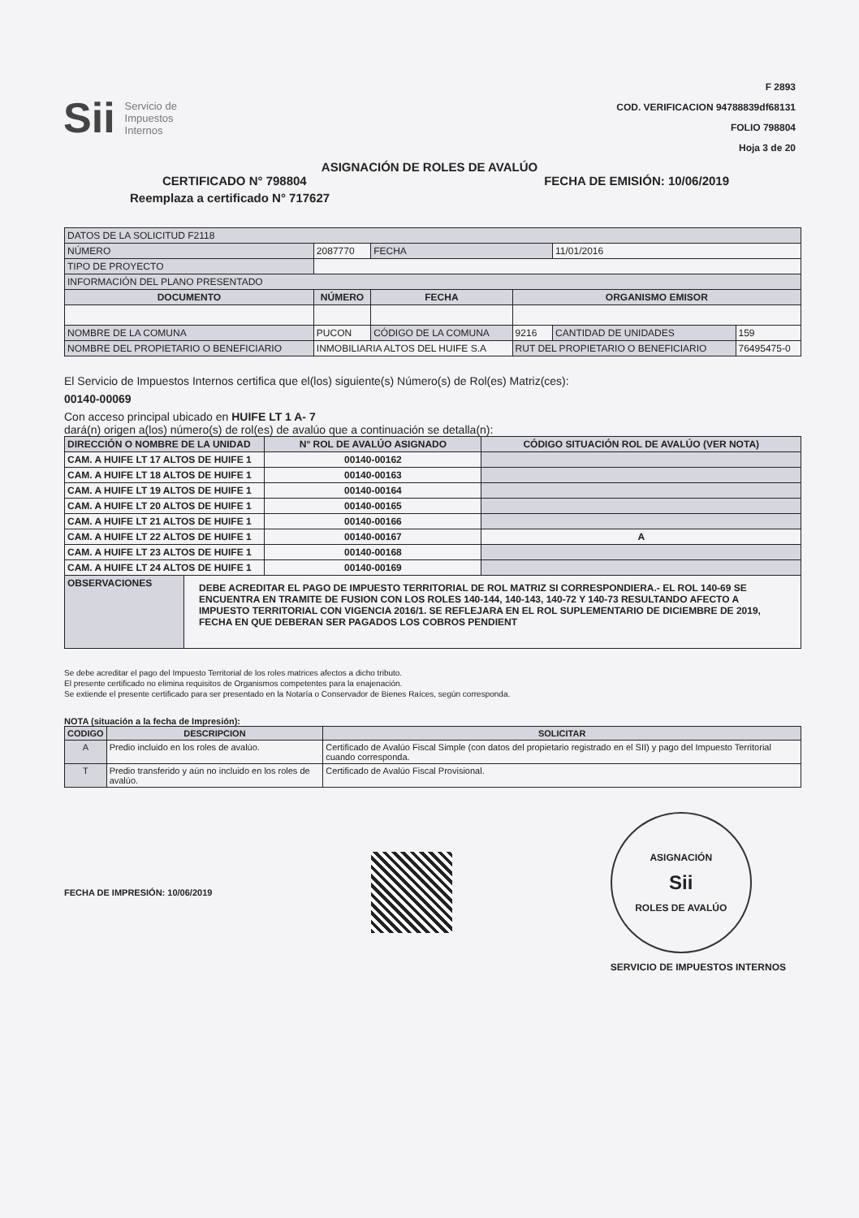Sii
Servicio de
Impuestos
Internos
F 2893
COD. VERIFICACION 94788839df68131
FOLIO 798804
Hoja 3 de 20
ASIGNACIÓN DE ROLES DE AVALÚO
CERTIFICADO N° 798804 FECHA DE EMISIÓN: 10/06/2019
Reemplaza a certificado N° 717627
| DATOS DE LA SOLICITUD F2118 | | | | | | |
| NÚMERO | | 2087770 | FECHA | | 11/01/2016 | |
| TIPO DE PROYECTO | | | | | | |
| INFORMACIÓN DEL PLANO PRESENTADO | | | | | | |
| DOCUMENTO | | NÚMERO | FECHA | ORGANISMO EMISOR | | |
| NOMBRE DE LA COMUNA | PUCON | | CÓDIGO DE LA COMUNA | 9216 | CANTIDAD DE UNIDADES | 159 |
| NOMBRE DEL PROPIETARIO O BENEFICIARIO | | INMOBILIARIA ALTOS DEL HUIFE S.A | | RUT DEL PROPIETARIO O BENEFICIARIO | | 76495475-0 |
El Servicio de Impuestos Internos certifica que el(los) siguiente(s) Número(s) de Rol(es) Matriz(ces):
00140-00069
Con acceso principal ubicado en HUIFE LT 1 A- 7
dará(n) origen a(los) número(s) de rol(es) de avalúo que a continuación se detalla(n):
| DIRECCIÓN O NOMBRE DE LA UNIDAD | | N° ROL DE AVALÚO ASIGNADO | CÓDIGO SITUACIÓN ROL DE AVALÚO (VER NOTA) |
| --- | --- | --- | --- |
| CAM. A HUIFE LT 17 ALTOS DE HUIFE 1 | | 00140-00162 | |
| CAM. A HUIFE LT 18 ALTOS DE HUIFE 1 | | 00140-00163 | |
| CAM. A HUIFE LT 19 ALTOS DE HUIFE 1 | | 00140-00164 | |
| CAM. A HUIFE LT 20 ALTOS DE HUIFE 1 | | 00140-00165 | |
| CAM. A HUIFE LT 21 ALTOS DE HUIFE 1 | | 00140-00166 | |
| CAM. A HUIFE LT 22 ALTOS DE HUIFE 1 | | 00140-00167 | A |
| CAM. A HUIFE LT 23 ALTOS DE HUIFE 1 | | 00140-00168 | |
| CAM. A HUIFE LT 24 ALTOS DE HUIFE 1 | | 00140-00169 | |
| OBSERVACIONES | DEBE ACREDITAR EL PAGO DE IMPUESTO TERRITORIAL DE ROL MATRIZ SI CORRESPONDIERA.- EL ROL 140-69 SE ENCUENTRA EN TRAMITE DE FUSION CON LOS ROLES 140-144, 140-143, 140-72 Y 140-73 RESULTANDO AFECTO A IMPUESTO TERRITORIAL CON VIGENCIA 2016/1. SE REFLEJARA EN EL ROL SUPLEMENTARIO DE DICIEMBRE DE 2019, FECHA EN QUE DEBERAN SER PAGADOS LOS COBROS PENDIENT | | |
Se debe acreditar el pago del Impuesto Territorial de los roles matrices afectos a dicho tributo.
El presente certificado no elimina requisitos de Organismos competentes para la enajenación.
Se extiende el presente certificado para ser presentado en la Notaría o Conservador de Bienes Raíces, según corresponda.
NOTA (situación a la fecha de Impresión):
| CODIGO | DESCRIPCION | SOLICITAR |
| --- | --- | --- |
| A | Predio incluido en los roles de avalúo. | Certificado de Avalúo Fiscal Simple (con datos del propietario registrado en el SII) y pago del Impuesto Territorial cuando corresponda. |
| T | Predio transferido y aún no incluido en los roles de avalúo. | Certificado de Avalúo Fiscal Provisional. |
FECHA DE IMPRESIÓN: 10/06/2019
ASIGNACIÓN
Sii
ROLES DE AVALÚO
SERVICIO DE IMPUESTOS INTERNOS